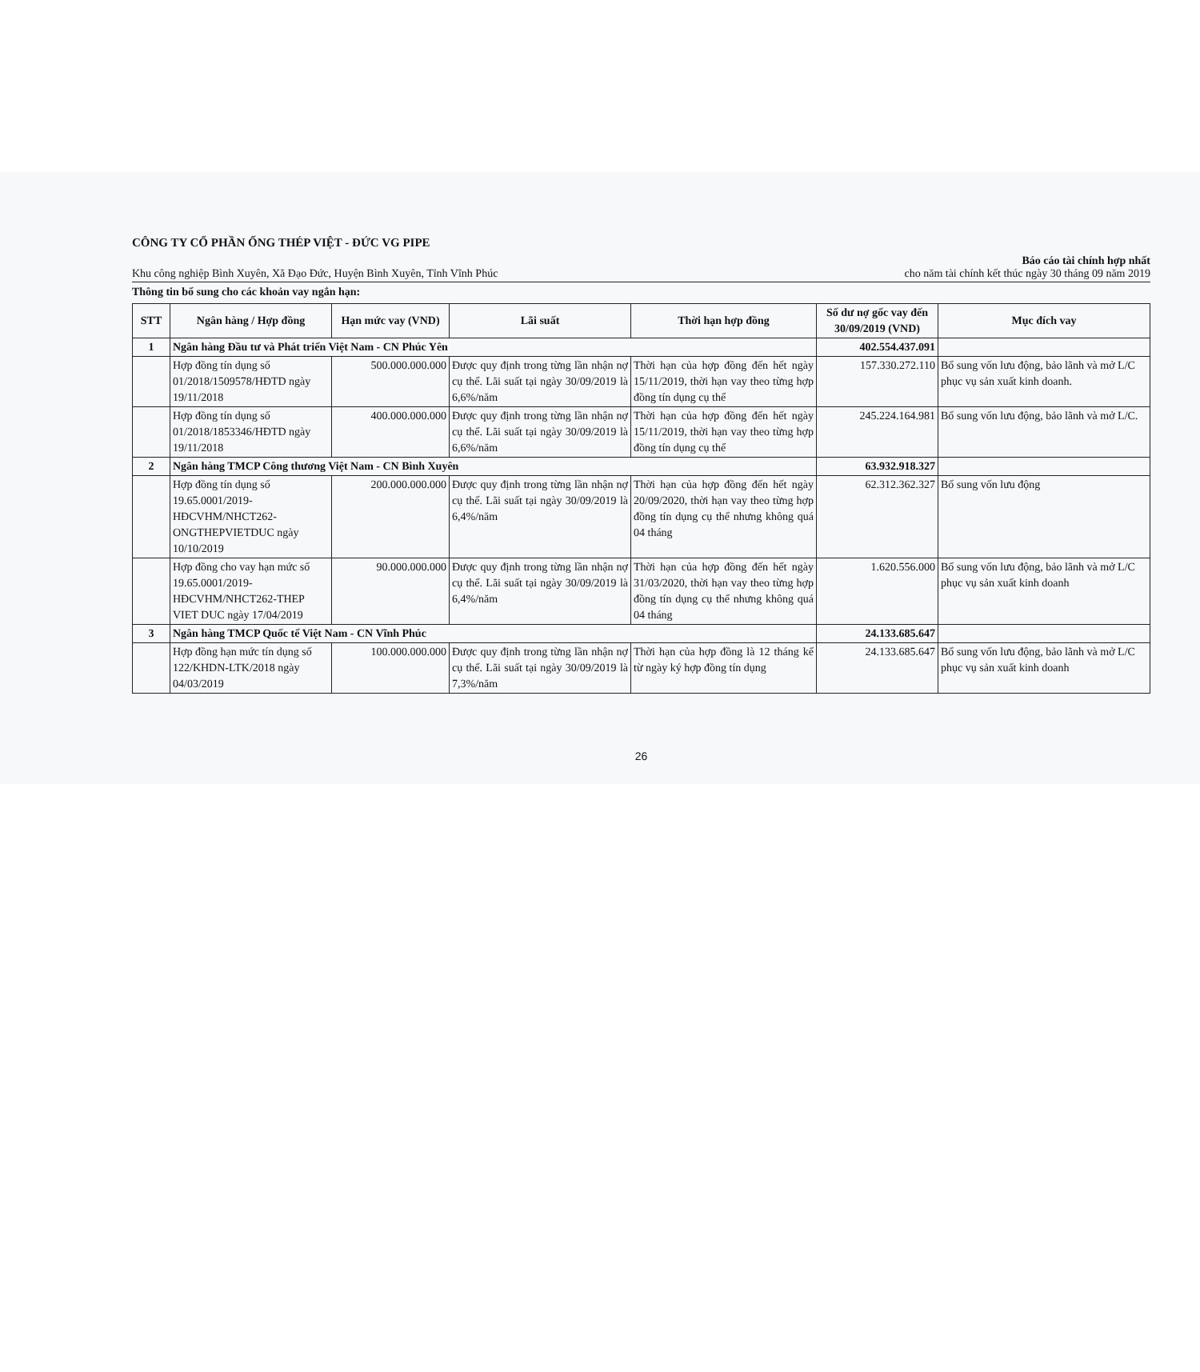CÔNG TY CỔ PHẦN ỐNG THÉP VIỆT - ĐỨC VG PIPE
Khu công nghiệp Bình Xuyên, Xã Đạo Đức, Huyện Bình Xuyên, Tỉnh Vĩnh Phúc Báo cáo tài chính hợp nhất
cho năm tài chính kết thúc ngày 30 tháng 09 năm 2019
Thông tin bổ sung cho các khoản vay ngắn hạn:
| STT | Ngân hàng / Hợp đồng | Hạn mức vay (VND) | Lãi suất | Thời hạn hợp đồng | Số dư nợ gốc vay đến 30/09/2019 (VND) | Mục đích vay |
| --- | --- | --- | --- | --- | --- | --- |
| 1 | Ngân hàng Đầu tư và Phát triển Việt Nam - CN Phúc Yên | | | | 402.554.437.091 | |
| | Hợp đồng tín dụng số 01/2018/1509578/HĐTD ngày 19/11/2018 | 500.000.000.000 | Được quy định trong từng lần nhận nợ cụ thể. Lãi suất tại ngày 30/09/2019 là 6,6%/năm | Thời hạn của hợp đồng đến hết ngày 15/11/2019, thời hạn vay theo từng hợp đồng tín dụng cụ thể | 157.330.272.110 | Bổ sung vốn lưu động, bảo lãnh và mở L/C phục vụ sản xuất kinh doanh. |
| | Hợp đồng tín dụng số 01/2018/1853346/HĐTD ngày 19/11/2018 | 400.000.000.000 | Được quy định trong từng lần nhận nợ cụ thể. Lãi suất tại ngày 30/09/2019 là 6,6%/năm | Thời hạn của hợp đồng đến hết ngày 15/11/2019, thời hạn vay theo từng hợp đồng tín dụng cụ thể | 245.224.164.981 | Bổ sung vốn lưu động, bảo lãnh và mở L/C. |
| 2 | Ngân hàng TMCP Công thương Việt Nam - CN Bình Xuyên | | | | 63.932.918.327 | |
| | Hợp đồng tín dụng số 19.65.0001/2019-HĐCVHM/NHCT262-ONGTHEPVIETDUC ngày 10/10/2019 | 200.000.000.000 | Được quy định trong từng lần nhận nợ cụ thể. Lãi suất tại ngày 30/09/2019 là 6,4%/năm | Thời hạn của hợp đồng đến hết ngày 20/09/2020, thời hạn vay theo từng hợp đồng tín dụng cụ thể nhưng không quá 04 tháng | 62.312.362.327 | Bổ sung vốn lưu động |
| | Hợp đồng cho vay hạn mức số 19.65.0001/2019-HĐCVHM/NHCT262-THEP VIET DUC ngày 17/04/2019 | 90.000.000.000 | Được quy định trong từng lần nhận nợ cụ thể. Lãi suất tại ngày 30/09/2019 là 6,4%/năm | Thời hạn của hợp đồng đến hết ngày 31/03/2020, thời hạn vay theo từng hợp đồng tín dụng cụ thể nhưng không quá 04 tháng | 1.620.556.000 | Bổ sung vốn lưu động, bảo lãnh và mở L/C phục vụ sản xuất kinh doanh |
| 3 | Ngân hàng TMCP Quốc tế Việt Nam - CN Vĩnh Phúc | | | | 24.133.685.647 | |
| | Hợp đồng hạn mức tín dụng số 122/KHDN-LTK/2018 ngày 04/03/2019 | 100.000.000.000 | Được quy định trong từng lần nhận nợ cụ thể. Lãi suất tại ngày 30/09/2019 là 7,3%/năm | Thời hạn của hợp đồng là 12 tháng kể từ ngày ký hợp đồng tín dụng | 24.133.685.647 | Bổ sung vốn lưu động, bảo lãnh và mở L/C phục vụ sản xuất kinh doanh |
26